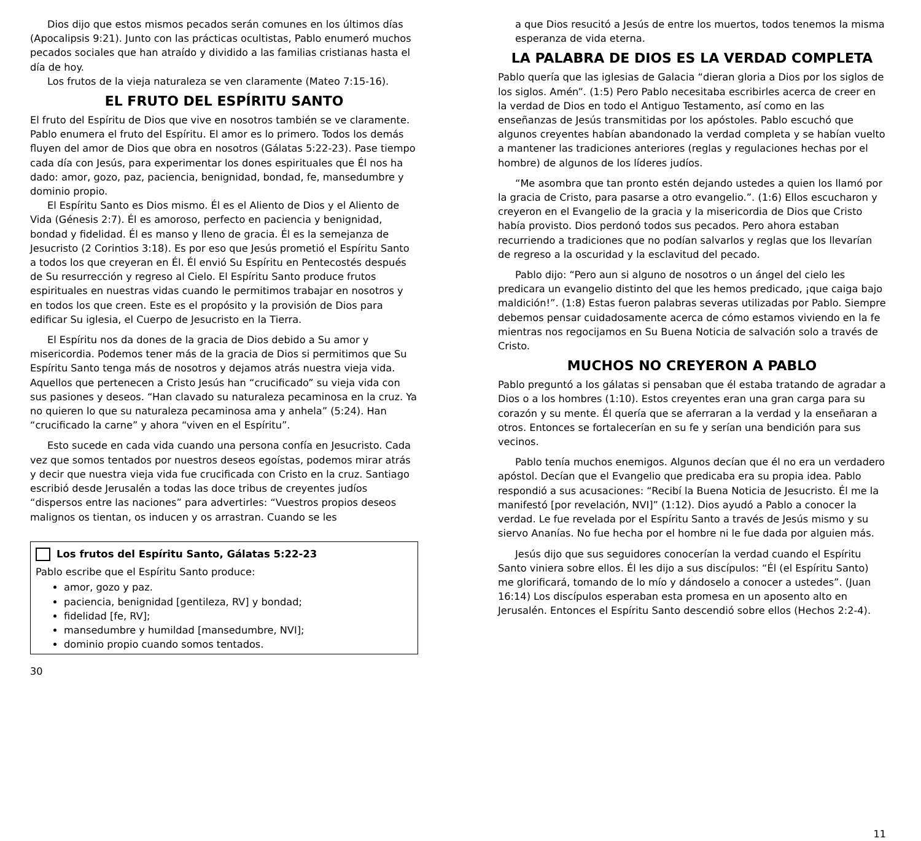Dios dijo que estos mismos pecados serán comunes en los últimos días (Apocalipsis 9:21). Junto con las prácticas ocultistas, Pablo enumeró muchos pecados sociales que han atraído y dividido a las familias cristianas hasta el día de hoy.
Los frutos de la vieja naturaleza se ven claramente (Mateo 7:15-16).
EL FRUTO DEL ESPÍRITU SANTO
El fruto del Espíritu de Dios que vive en nosotros también se ve claramente. Pablo enumera el fruto del Espíritu. El amor es lo primero. Todos los demás fluyen del amor de Dios que obra en nosotros (Gálatas 5:22-23). Pase tiempo cada día con Jesús, para experimentar los dones espirituales que Él nos ha dado: amor, gozo, paz, paciencia, benignidad, bondad, fe, mansedumbre y dominio propio.
El Espíritu Santo es Dios mismo. Él es el Aliento de Dios y el Aliento de Vida (Génesis 2:7). Él es amoroso, perfecto en paciencia y benignidad, bondad y fidelidad. Él es manso y lleno de gracia. Él es la semejanza de Jesucristo (2 Corintios 3:18). Es por eso que Jesús prometió el Espíritu Santo a todos los que creyeran en Él. Él envió Su Espíritu en Pentecostés después de Su resurrección y regreso al Cielo. El Espíritu Santo produce frutos espirituales en nuestras vidas cuando le permitimos trabajar en nosotros y en todos los que creen. Este es el propósito y la provisión de Dios para edificar Su iglesia, el Cuerpo de Jesucristo en la Tierra.
El Espíritu nos da dones de la gracia de Dios debido a Su amor y misericordia. Podemos tener más de la gracia de Dios si permitimos que Su Espíritu Santo tenga más de nosotros y dejamos atrás nuestra vieja vida. Aquellos que pertenecen a Cristo Jesús han “crucificado” su vieja vida con sus pasiones y deseos. “Han clavado su naturaleza pecaminosa en la cruz. Ya no quieren lo que su naturaleza pecaminosa ama y anhela” (5:24). Han “crucificado la carne” y ahora “viven en el Espíritu”.
Esto sucede en cada vida cuando una persona confía en Jesucristo. Cada vez que somos tentados por nuestros deseos egoístas, podemos mirar atrás y decir que nuestra vieja vida fue crucificada con Cristo en la cruz. Santiago escribió desde Jerusalén a todas las doce tribus de creyentes judíos “dispersos entre las naciones” para advertirles: “Vuestros propios deseos malignos os tientan, os inducen y os arrastran. Cuando se les
Los frutos del Espíritu Santo, Gálatas 5:22-23
Pablo escribe que el Espíritu Santo produce:
amor, gozo y paz.
paciencia, benignidad [gentileza, RV] y bondad;
fidelidad [fe, RV];
mansedumbre y humildad [mansedumbre, NVI];
dominio propio cuando somos tentados.
30
a que Dios resucitó a Jesús de entre los muertos, todos tenemos la misma esperanza de vida eterna.
LA PALABRA DE DIOS ES LA VERDAD COMPLETA
Pablo quería que las iglesias de Galacia “dieran gloria a Dios por los siglos de los siglos. Amén”. (1:5) Pero Pablo necesitaba escribirles acerca de creer en la verdad de Dios en todo el Antiguo Testamento, así como en las enseñanzas de Jesús transmitidas por los apóstoles. Pablo escuchó que algunos creyentes habían abandonado la verdad completa y se habían vuelto a mantener las tradiciones anteriores (reglas y regulaciones hechas por el hombre) de algunos de los líderes judíos.
“Me asombra que tan pronto estén dejando ustedes a quien los llamó por la gracia de Cristo, para pasarse a otro evangelio.”. (1:6) Ellos escucharon y creyeron en el Evangelio de la gracia y la misericordia de Dios que Cristo había provisto. Dios perdonó todos sus pecados. Pero ahora estaban recurriendo a tradiciones que no podían salvarlos y reglas que los llevarían de regreso a la oscuridad y la esclavitud del pecado.
Pablo dijo: “Pero aun si alguno de nosotros o un ángel del cielo les predicara un evangelio distinto del que les hemos predicado, ¡que caiga bajo maldición!”. (1:8) Estas fueron palabras severas utilizadas por Pablo. Siempre debemos pensar cuidadosamente acerca de cómo estamos viviendo en la fe mientras nos regocijamos en Su Buena Noticia de salvación solo a través de Cristo.
MUCHOS NO CREYERON A PABLO
Pablo preguntó a los gálatas si pensaban que él estaba tratando de agradar a Dios o a los hombres (1:10). Estos creyentes eran una gran carga para su corazón y su mente. Él quería que se aferraran a la verdad y la enseñaran a otros. Entonces se fortalecerían en su fe y serían una bendición para sus vecinos.
Pablo tenía muchos enemigos. Algunos decían que él no era un verdadero apóstol. Decían que el Evangelio que predicaba era su propia idea. Pablo respondió a sus acusaciones: “Recibí la Buena Noticia de Jesucristo. Él me la manifestó [por revelación, NVI]” (1:12). Dios ayudó a Pablo a conocer la verdad. Le fue revelada por el Espíritu Santo a través de Jesús mismo y su siervo Ananías. No fue hecha por el hombre ni le fue dada por alguien más.
Jesús dijo que sus seguidores conocerían la verdad cuando el Espíritu Santo viniera sobre ellos. Él les dijo a sus discípulos: “Él (el Espíritu Santo) me glorificará, tomando de lo mío y dándoselo a conocer a ustedes”. (Juan 16:14) Los discípulos esperaban esta promesa en un aposento alto en Jerusalén. Entonces el Espíritu Santo descendió sobre ellos (Hechos 2:2-4).
11